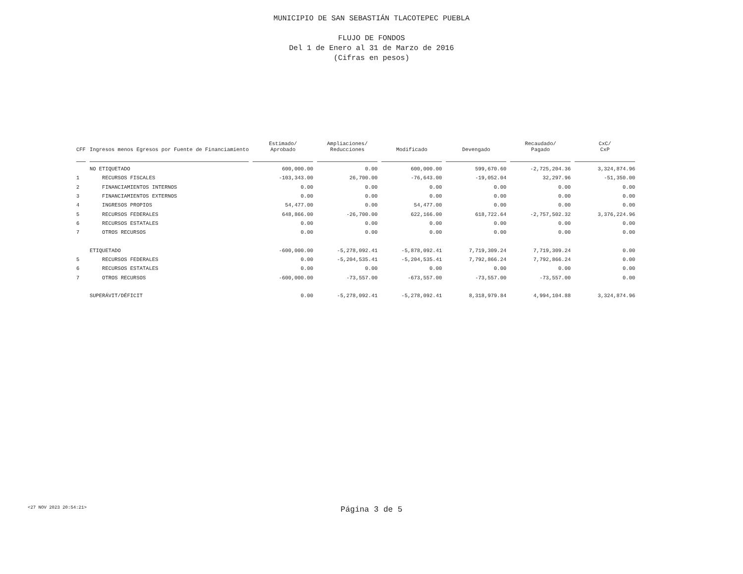MUNICIPIO DE SAN SEBASTIÁN TLACOTEPEC PUEBLA
FLUJO DE FONDOS
Del 1 de Enero al 31 de Marzo de 2016
(Cifras en pesos)
| CFF | Ingresos menos Egresos por Fuente de Financiamiento | Estimado/ Aprobado | Ampliaciones/ Reducciones | Modificado | Devengado | Recaudado/ Pagado | CxC/ CxP |
| --- | --- | --- | --- | --- | --- | --- | --- |
| | NO ETIQUETADO | 600,000.00 | 0.00 | 600,000.00 | 599,670.60 | -2,725,204.36 | 3,324,874.96 |
| 1 | RECURSOS FISCALES | -103,343.00 | 26,700.00 | -76,643.00 | -19,052.04 | 32,297.96 | -51,350.00 |
| 2 | FINANCIAMIENTOS INTERNOS | 0.00 | 0.00 | 0.00 | 0.00 | 0.00 | 0.00 |
| 3 | FINANCIAMIENTOS EXTERNOS | 0.00 | 0.00 | 0.00 | 0.00 | 0.00 | 0.00 |
| 4 | INGRESOS PROPIOS | 54,477.00 | 0.00 | 54,477.00 | 0.00 | 0.00 | 0.00 |
| 5 | RECURSOS FEDERALES | 648,866.00 | -26,700.00 | 622,166.00 | 618,722.64 | -2,757,502.32 | 3,376,224.96 |
| 6 | RECURSOS ESTATALES | 0.00 | 0.00 | 0.00 | 0.00 | 0.00 | 0.00 |
| 7 | OTROS RECURSOS | 0.00 | 0.00 | 0.00 | 0.00 | 0.00 | 0.00 |
| | ETIQUETADO | -600,000.00 | -5,278,092.41 | -5,878,092.41 | 7,719,309.24 | 7,719,309.24 | 0.00 |
| 5 | RECURSOS FEDERALES | 0.00 | -5,204,535.41 | -5,204,535.41 | 7,792,866.24 | 7,792,866.24 | 0.00 |
| 6 | RECURSOS ESTATALES | 0.00 | 0.00 | 0.00 | 0.00 | 0.00 | 0.00 |
| 7 | OTROS RECURSOS | -600,000.00 | -73,557.00 | -673,557.00 | -73,557.00 | -73,557.00 | 0.00 |
| | SUPERÁVIT/DÉFICIT | 0.00 | -5,278,092.41 | -5,278,092.41 | 8,318,979.84 | 4,994,104.88 | 3,324,874.96 |
<27 NOV 2023 20:54:21>
Página 3 de 5